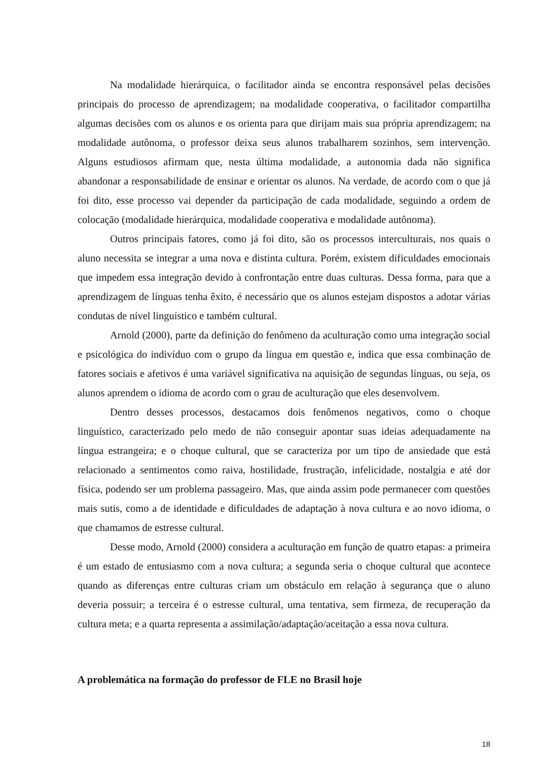Na modalidade hierárquica, o facilitador ainda se encontra responsável pelas decisões principais do processo de aprendizagem; na modalidade cooperativa, o facilitador compartilha algumas decisões com os alunos e os orienta para que dirijam mais sua própria aprendizagem; na modalidade autônoma, o professor deixa seus alunos trabalharem sozinhos, sem intervenção. Alguns estudiosos afirmam que, nesta última modalidade, a autonomia dada não significa abandonar a responsabilidade de ensinar e orientar os alunos. Na verdade, de acordo com o que já foi dito, esse processo vai depender da participação de cada modalidade, seguindo a ordem de colocação (modalidade hierárquica, modalidade cooperativa e modalidade autônoma).
Outros principais fatores, como já foi dito, são os processos interculturais, nos quais o aluno necessita se integrar a uma nova e distinta cultura. Porém, existem dificuldades emocionais que impedem essa integração devido à confrontação entre duas culturas. Dessa forma, para que a aprendizagem de línguas tenha êxito, é necessário que os alunos estejam dispostos a adotar várias condutas de nível linguístico e também cultural.
Arnold (2000), parte da definição do fenômeno da aculturação como uma integração social e psicológica do indivíduo com o grupo da língua em questão e, indica que essa combinação de fatores sociais e afetivos é uma variável significativa na aquisição de segundas línguas, ou seja, os alunos aprendem o idioma de acordo com o grau de aculturação que eles desenvolvem.
Dentro desses processos, destacamos dois fenômenos negativos, como o choque linguístico, caracterizado pelo medo de não conseguir apontar suas ideias adequadamente na língua estrangeira; e o choque cultural, que se caracteriza por um tipo de ansiedade que está relacionado a sentimentos como raiva, hostilidade, frustração, infelicidade, nostalgia e até dor física, podendo ser um problema passageiro. Mas, que ainda assim pode permanecer com questões mais sutis, como a de identidade e dificuldades de adaptação à nova cultura e ao novo idioma, o que chamamos de estresse cultural.
Desse modo, Arnold (2000) considera a aculturação em função de quatro etapas: a primeira é um estado de entusiasmo com a nova cultura; a segunda seria o choque cultural que acontece quando as diferenças entre culturas criam um obstáculo em relação à segurança que o aluno deveria possuir; a terceira é o estresse cultural, uma tentativa, sem firmeza, de recuperação da cultura meta; e a quarta representa a assimilação/adaptação/aceitação a essa nova cultura.
A problemática na formação do professor de FLE no Brasil hoje
18